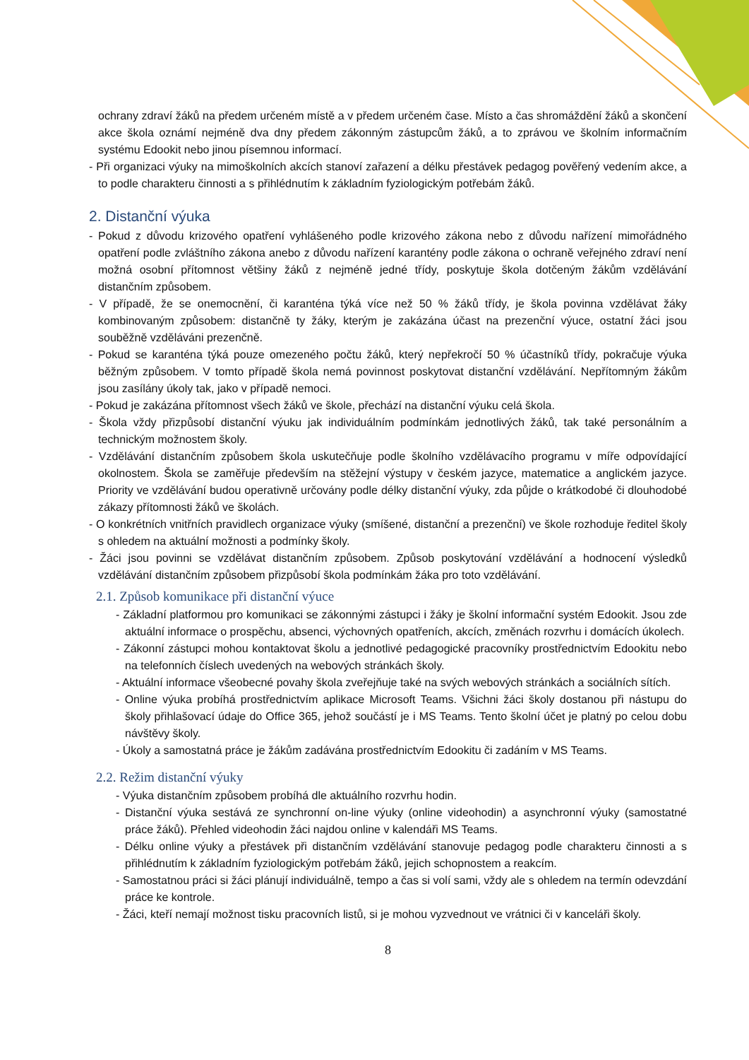ochrany zdraví žáků na předem určeném místě a v předem určeném čase. Místo a čas shromáždění žáků a skončení akce škola oznámí nejméně dva dny předem zákonným zástupcům žáků, a to zprávou ve školním informačním systému Edookit nebo jinou písemnou informací.
- Při organizaci výuky na mimoškolních akcích stanoví zařazení a délku přestávek pedagog pověřený vedením akce, a to podle charakteru činnosti a s přihlédnutím k základním fyziologickým potřebám žáků.
2. Distanční výuka
- Pokud z důvodu krizového opatření vyhlášeného podle krizového zákona nebo z důvodu nařízení mimořádného opatření podle zvláštního zákona anebo z důvodu nařízení karantény podle zákona o ochraně veřejného zdraví není možná osobní přítomnost většiny žáků z nejméně jedné třídy, poskytuje škola dotčeným žákům vzdělávání distančním způsobem.
- V případě, že se onemocnění, či karanténa týká více než 50 % žáků třídy, je škola povinna vzdělávat žáky kombinovaným způsobem: distančně ty žáky, kterým je zakázána účast na prezenční výuce, ostatní žáci jsou souběžně vzděláváni prezenčně.
- Pokud se karanténa týká pouze omezeného počtu žáků, který nepřekročí 50 % účastníků třídy, pokračuje výuka běžným způsobem. V tomto případě škola nemá povinnost poskytovat distanční vzdělávání. Nepřítomným žákům jsou zasílány úkoly tak, jako v případě nemoci.
- Pokud je zakázána přítomnost všech žáků ve škole, přechází na distanční výuku celá škola.
- Škola vždy přizpůsobí distanční výuku jak individuálním podmínkám jednotlivých žáků, tak také personálním a technickým možnostem školy.
- Vzdělávání distančním způsobem škola uskutečňuje podle školního vzdělávacího programu v míře odpovídající okolnostem. Škola se zaměřuje především na stěžejní výstupy v českém jazyce, matematice a anglickém jazyce. Priority ve vzdělávání budou operativně určovány podle délky distanční výuky, zda půjde o krátkodobé či dlouhodobé zákazy přítomnosti žáků ve školách.
- O konkrétních vnitřních pravidlech organizace výuky (smíšené, distanční a prezenční) ve škole rozhoduje ředitel školy s ohledem na aktuální možnosti a podmínky školy.
- Žáci jsou povinni se vzdělávat distančním způsobem. Způsob poskytování vzdělávání a hodnocení výsledků vzdělávání distančním způsobem přizpůsobí škola podmínkám žáka pro toto vzdělávání.
2.1. Způsob komunikace při distanční výuce
- Základní platformou pro komunikaci se zákonnými zástupci i žáky je školní informační systém Edookit. Jsou zde aktuální informace o prospěchu, absenci, výchovných opatřeních, akcích, změnách rozvrhu i domácích úkolech.
- Zákonní zástupci mohou kontaktovat školu a jednotlivé pedagogické pracovníky prostřednictvím Edookitu nebo na telefonních číslech uvedených na webových stránkách školy.
- Aktuální informace všeobecné povahy škola zveřejňuje také na svých webových stránkách a sociálních sítích.
- Online výuka probíhá prostřednictvím aplikace Microsoft Teams. Všichni žáci školy dostanou při nástupu do školy přihlašovací údaje do Office 365, jehož součástí je i MS Teams. Tento školní účet je platný po celou dobu návštěvy školy.
- Úkoly a samostatná práce je žákům zadávána prostřednictvím Edookitu či zadáním v MS Teams.
2.2. Režim distanční výuky
- Výuka distančním způsobem probíhá dle aktuálního rozvrhu hodin.
- Distanční výuka sestává ze synchronní on-line výuky (online videohodin) a asynchronní výuky (samostatné práce žáků). Přehled videohodin žáci najdou online v kalendáři MS Teams.
- Délku online výuky a přestávek při distančním vzdělávání stanovuje pedagog podle charakteru činnosti a s přihlédnutím k základním fyziologickým potřebám žáků, jejich schopnostem a reakcím.
- Samostatnou práci si žáci plánují individuálně, tempo a čas si volí sami, vždy ale s ohledem na termín odevzdání práce ke kontrole.
- Žáci, kteří nemají možnost tisku pracovních listů, si je mohou vyzvednout ve vrátnici či v kanceláři školy.
8